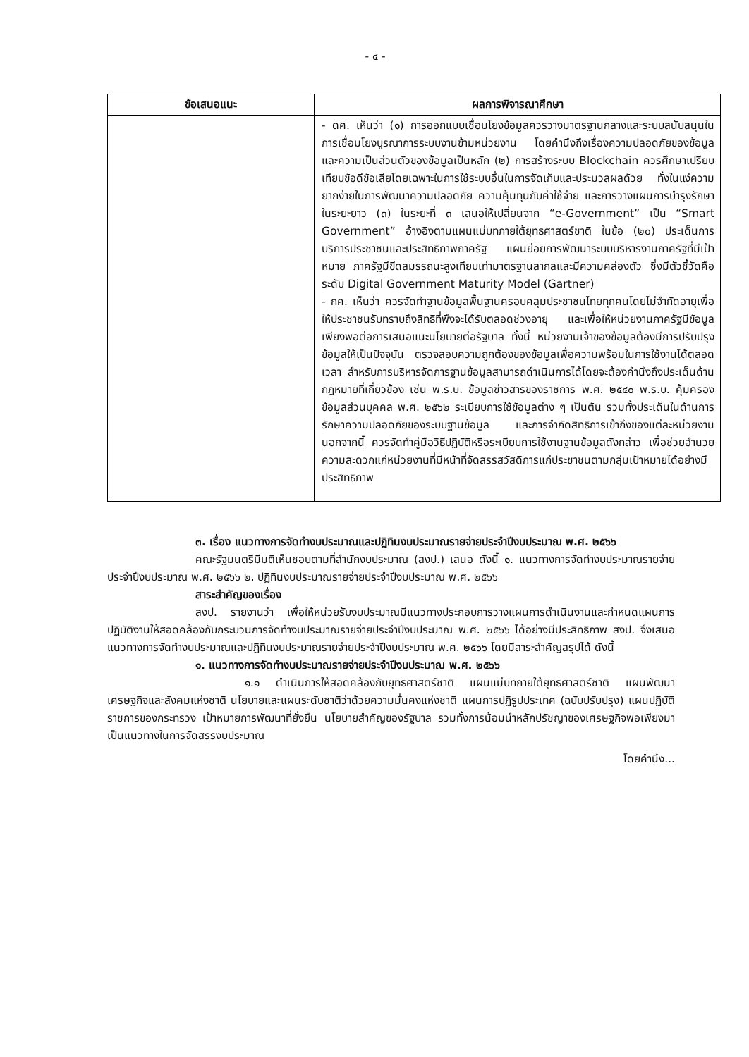- ๔ -
| ข้อเสนอแนะ | ผลการพิจารณาศึกษา |
| --- | --- |
| | - ดศ. เห็นว่า (๑) การออกแบบเชื่อมโยงข้อมูลควรวางมาตรฐานกลางและระบบสนับสนุนในการเชื่อมโยงบูรณาการระบบงานข้ามหน่วยงาน โดยคำนึงถึงเรื่องความปลอดภัยของข้อมูลและความเป็นส่วนตัวของข้อมูลเป็นหลัก (๒) การสร้างระบบ Blockchain ควรศึกษาเปรียบเทียบข้อดีข้อเสียโดยเฉพาะในการใช้ระบบอื่นในการจัดเก็บและประมวลผลด้วย ทั้งในแง่ความยากง่ายในการพัฒนาความปลอดภัย ความคุ้มทุนกับค่าใช้จ่าย และการวางแผนการบำรุงรักษาในระยะยาว (๓) ในระยะที่ ๓ เสนอให้เปลี่ยนจาก “e-Government” เป็น “Smart Government” อ้างอิงตามแผนแม่บทภายใต้ยุทธศาสตร์ชาติ ในข้อ (๒๐) ประเด็นการบริการประชาชนและประสิทธิภาพภาครัฐ แผนย่อยการพัฒนาระบบบริหารงานภาครัฐที่มีเป้าหมาย ภาครัฐมีขีดสมรรถนะสูงเทียบเท่ามาตรฐานสากลและมีความคล่องตัว ซึ่งมีตัวชี้วัดคือ ระดับ Digital Government Maturity Model (Gartner) - กค. เห็นว่า ควรจัดทำฐานข้อมูลพื้นฐานครอบคลุมประชาชนไทยทุกคนโดยไม่จำกัดอายุเพื่อให้ประชาชนรับทราบถึงสิทธิที่พึงจะได้รับตลอดช่วงอายุ และเพื่อให้หน่วยงานภาครัฐมีข้อมูลเพียงพอต่อการเสนอแนะนโยบายต่อรัฐบาล ทั้งนี้ หน่วยงานเจ้าของข้อมูลต้องมีการปรับปรุงข้อมูลให้เป็นปัจจุบัน ตรวจสอบความถูกต้องของข้อมูลเพื่อความพร้อมในการใช้งานได้ตลอดเวลา สำหรับการบริหารจัดการฐานข้อมูลสามารถดำเนินการได้โดยจะต้องคำนึงถึงประเด็นด้านกฎหมายที่เกี่ยวข้อง เช่น พ.ร.บ. ข้อมูลข่าวสารของราชการ พ.ศ. ๒๕๔๐ พ.ร.บ. คุ้มครองข้อมูลส่วนบุคคล พ.ศ. ๒๕๖๒ ระเบียบการใช้ข้อมูลต่าง ๆ เป็นต้น รวมทั้งประเด็นในด้านการรักษาความปลอดภัยของระบบฐานข้อมูล และการจำกัดสิทธิการเข้าถึงของแต่ละหน่วยงาน นอกจากนี้ ควรจัดทำคู่มือวิธีปฏิบัติหรือระเบียบการใช้งานฐานข้อมูลดังกล่าว เพื่อช่วยอำนวยความสะดวกแก่หน่วยงานที่มีหน้าที่จัดสรรสวัสดิการแก่ประชาชนตามกลุ่มเป้าหมายได้อย่างมีประสิทธิภาพ |
๓. เรื่อง แนวทางการจัดทำงบประมาณและปฏิทินงบประมาณรายจ่ายประจำปีงบประมาณ พ.ศ. ๒๕๖๖
คณะรัฐมนตรีมีมติเห็นชอบตามที่สำนักงบประมาณ (สงป.) เสนอ ดังนี้ ๑. แนวทางการจัดทำงบประมาณรายจ่ายประจำปีงบประมาณ พ.ศ. ๒๕๖๖ ๒. ปฏิทินงบประมาณรายจ่ายประจำปีงบประมาณ พ.ศ. ๒๕๖๖
สาระสำคัญของเรื่อง
สงป. รายงานว่า เพื่อให้หน่วยรับงบประมาณมีแนวทางประกอบการวางแผนการดำเนินงานและกำหนดแผนการปฏิบัติงานให้สอดคล้องกับกระบวนการจัดทำงบประมาณรายจ่ายประจำปีงบประมาณ พ.ศ. ๒๕๖๖ ได้อย่างมีประสิทธิภาพ สงป. จึงเสนอแนวทางการจัดทำงบประมาณและปฏิทินงบประมาณรายจ่ายประจำปีงบประมาณ พ.ศ. ๒๕๖๖ โดยมีสาระสำคัญสรุปได้ ดังนี้
๑. แนวทางการจัดทำงบประมาณรายจ่ายประจำปีงบประมาณ พ.ศ. ๒๕๖๖
๑.๑ ดำเนินการให้สอดคล้องกับยุทธศาสตร์ชาติ แผนแม่บทภายใต้ยุทธศาสตร์ชาติ แผนพัฒนาเศรษฐกิจและสังคมแห่งชาติ นโยบายและแผนระดับชาติว่าด้วยความมั่นคงแห่งชาติ แผนการปฏิรูปประเทศ (ฉบับปรับปรุง) แผนปฏิบัติราชการของกระทรวง เป้าหมายการพัฒนาที่ยั่งยืน นโยบายสำคัญของรัฐบาล รวมทั้งการน้อมนำหลักปรัชญาของเศรษฐกิจพอเพียงมาเป็นแนวทางในการจัดสรรงบประมาณ
โดยคำนึง...